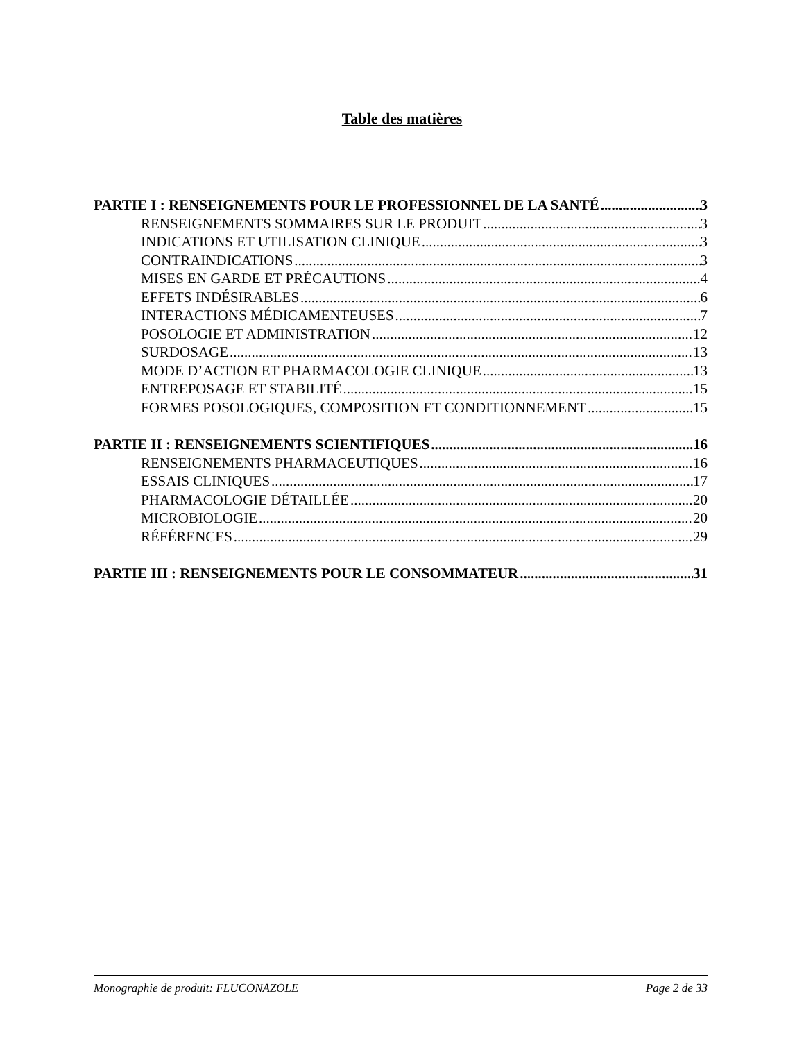Table des matières
PARTIE I : RENSEIGNEMENTS POUR LE PROFESSIONNEL DE LA SANTÉ 3
RENSEIGNEMENTS SOMMAIRES SUR LE PRODUIT 3
INDICATIONS ET UTILISATION CLINIQUE 3
CONTRAINDICATIONS 3
MISES EN GARDE ET PRÉCAUTIONS 4
EFFETS INDÉSIRABLES 6
INTERACTIONS MÉDICAMENTEUSES 7
POSOLOGIE ET ADMINISTRATION 12
SURDOSAGE 13
MODE D’ACTION ET PHARMACOLOGIE CLINIQUE 13
ENTREPOSAGE ET STABILITÉ 15
FORMES POSOLOGIQUES, COMPOSITION ET CONDITIONNEMENT 15
PARTIE II : RENSEIGNEMENTS SCIENTIFIQUES 16
RENSEIGNEMENTS PHARMACEUTIQUES 16
ESSAIS CLINIQUES 17
PHARMACOLOGIE DÉTAILLÉE 20
MICROBIOLOGIE 20
RÉFÉRENCES 29
PARTIE III : RENSEIGNEMENTS POUR LE CONSOMMATEUR 31
Monographie de produit: FLUCONAZOLE Page 2 de 33